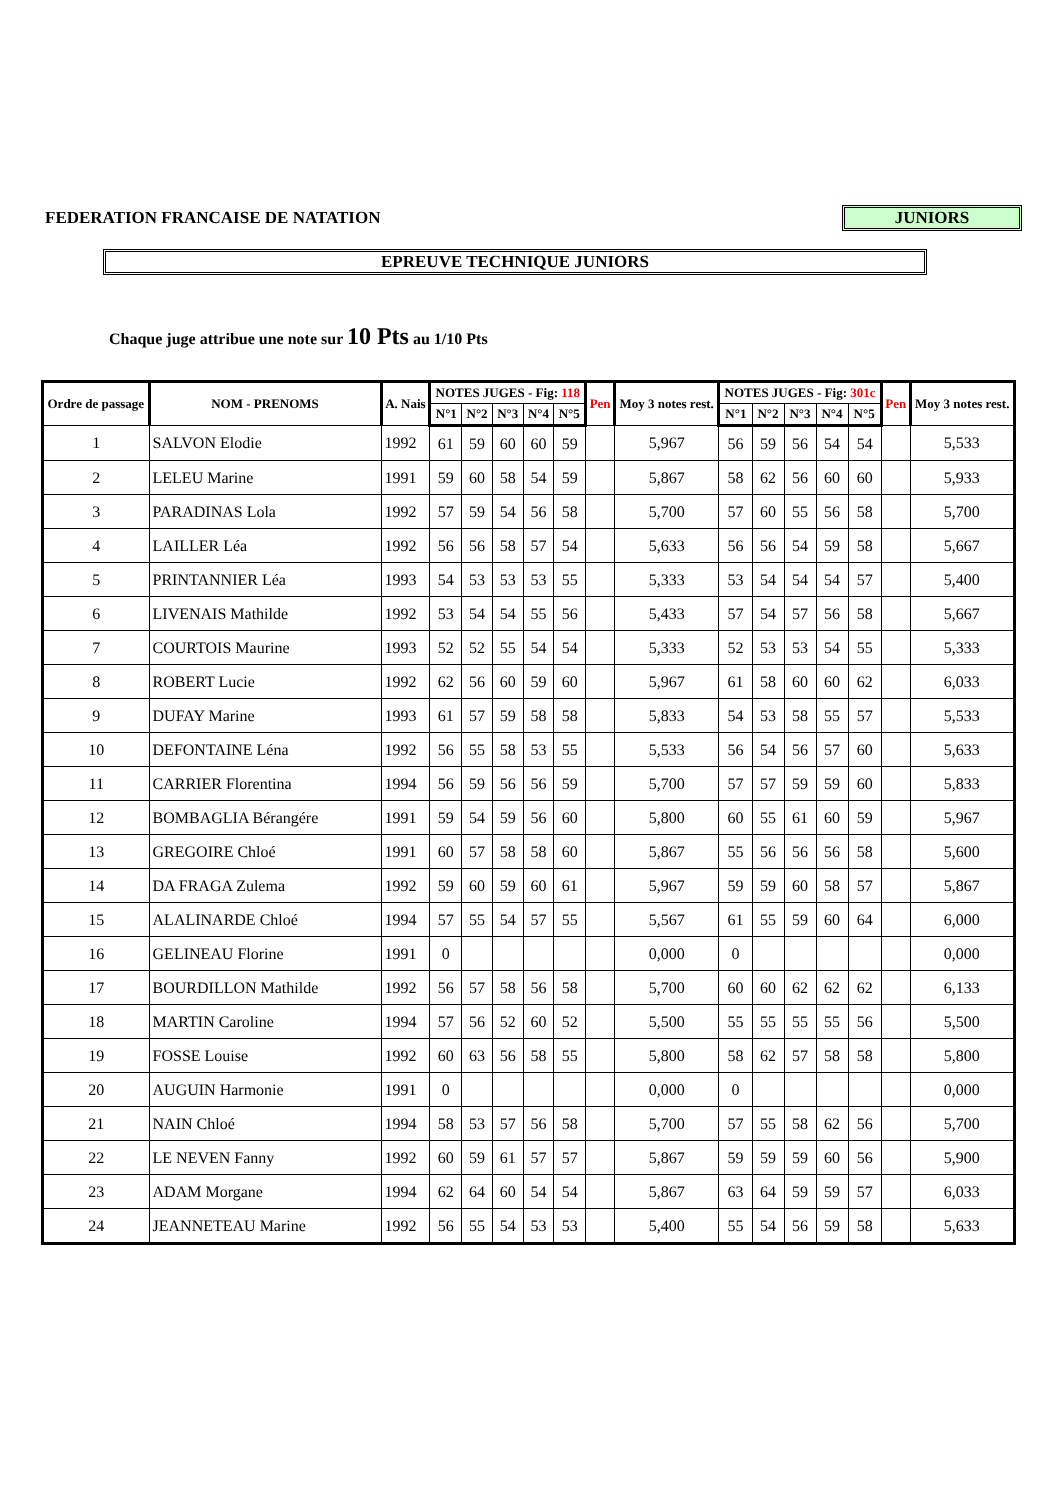FEDERATION FRANCAISE DE NATATION JUNIORS
EPREUVE TECHNIQUE JUNIORS
Chaque juge attribue une note sur 10 Pts au 1/10 Pts
| Ordre de passage | NOM - PRENOMS | A. Nais | NOTES JUGES - Fig: 118 | | | | | Pen | Moy 3 notes rest. | NOTES JUGES - Fig: 301c | | | | | Pen | Moy 3 notes rest. |
| --- | --- | --- | --- | --- | --- | --- | --- | --- | --- | --- | --- | --- | --- | --- | --- | --- |
| | | | N°1 | N°2 | N°3 | N°4 | N°5 | | | N°1 | N°2 | N°3 | N°4 | N°5 | | |
| 1 | SALVON Elodie | 1992 | 61 | 59 | 60 | 60 | 59 | | 5,967 | 56 | 59 | 56 | 54 | 54 | | 5,533 |
| 2 | LELEU Marine | 1991 | 59 | 60 | 58 | 54 | 59 | | 5,867 | 58 | 62 | 56 | 60 | 60 | | 5,933 |
| 3 | PARADINAS Lola | 1992 | 57 | 59 | 54 | 56 | 58 | | 5,700 | 57 | 60 | 55 | 56 | 58 | | 5,700 |
| 4 | LAILLER Léa | 1992 | 56 | 56 | 58 | 57 | 54 | | 5,633 | 56 | 56 | 54 | 59 | 58 | | 5,667 |
| 5 | PRINTANNIER Léa | 1993 | 54 | 53 | 53 | 53 | 55 | | 5,333 | 53 | 54 | 54 | 54 | 57 | | 5,400 |
| 6 | LIVENAIS Mathilde | 1992 | 53 | 54 | 54 | 55 | 56 | | 5,433 | 57 | 54 | 57 | 56 | 58 | | 5,667 |
| 7 | COURTOIS Maurine | 1993 | 52 | 52 | 55 | 54 | 54 | | 5,333 | 52 | 53 | 53 | 54 | 55 | | 5,333 |
| 8 | ROBERT Lucie | 1992 | 62 | 56 | 60 | 59 | 60 | | 5,967 | 61 | 58 | 60 | 60 | 62 | | 6,033 |
| 9 | DUFAY Marine | 1993 | 61 | 57 | 59 | 58 | 58 | | 5,833 | 54 | 53 | 58 | 55 | 57 | | 5,533 |
| 10 | DEFONTAINE Léna | 1992 | 56 | 55 | 58 | 53 | 55 | | 5,533 | 56 | 54 | 56 | 57 | 60 | | 5,633 |
| 11 | CARRIER Florentina | 1994 | 56 | 59 | 56 | 56 | 59 | | 5,700 | 57 | 57 | 59 | 59 | 60 | | 5,833 |
| 12 | BOMBAGLIA Bérangére | 1991 | 59 | 54 | 59 | 56 | 60 | | 5,800 | 60 | 55 | 61 | 60 | 59 | | 5,967 |
| 13 | GREGOIRE Chloé | 1991 | 60 | 57 | 58 | 58 | 60 | | 5,867 | 55 | 56 | 56 | 56 | 58 | | 5,600 |
| 14 | DA FRAGA Zulema | 1992 | 59 | 60 | 59 | 60 | 61 | | 5,967 | 59 | 59 | 60 | 58 | 57 | | 5,867 |
| 15 | ALALINARDE Chloé | 1994 | 57 | 55 | 54 | 57 | 55 | | 5,567 | 61 | 55 | 59 | 60 | 64 | | 6,000 |
| 16 | GELINEAU Florine | 1991 | 0 | | | | | | 0,000 | 0 | | | | | | 0,000 |
| 17 | BOURDILLON Mathilde | 1992 | 56 | 57 | 58 | 56 | 58 | | 5,700 | 60 | 60 | 62 | 62 | 62 | | 6,133 |
| 18 | MARTIN Caroline | 1994 | 57 | 56 | 52 | 60 | 52 | | 5,500 | 55 | 55 | 55 | 55 | 56 | | 5,500 |
| 19 | FOSSE Louise | 1992 | 60 | 63 | 56 | 58 | 55 | | 5,800 | 58 | 62 | 57 | 58 | 58 | | 5,800 |
| 20 | AUGUIN Harmonie | 1991 | 0 | | | | | | 0,000 | 0 | | | | | | 0,000 |
| 21 | NAIN Chloé | 1994 | 58 | 53 | 57 | 56 | 58 | | 5,700 | 57 | 55 | 58 | 62 | 56 | | 5,700 |
| 22 | LE NEVEN Fanny | 1992 | 60 | 59 | 61 | 57 | 57 | | 5,867 | 59 | 59 | 59 | 60 | 56 | | 5,900 |
| 23 | ADAM Morgane | 1994 | 62 | 64 | 60 | 54 | 54 | | 5,867 | 63 | 64 | 59 | 59 | 57 | | 6,033 |
| 24 | JEANNETEAU Marine | 1992 | 56 | 55 | 54 | 53 | 53 | | 5,400 | 55 | 54 | 56 | 59 | 58 | | 5,633 |